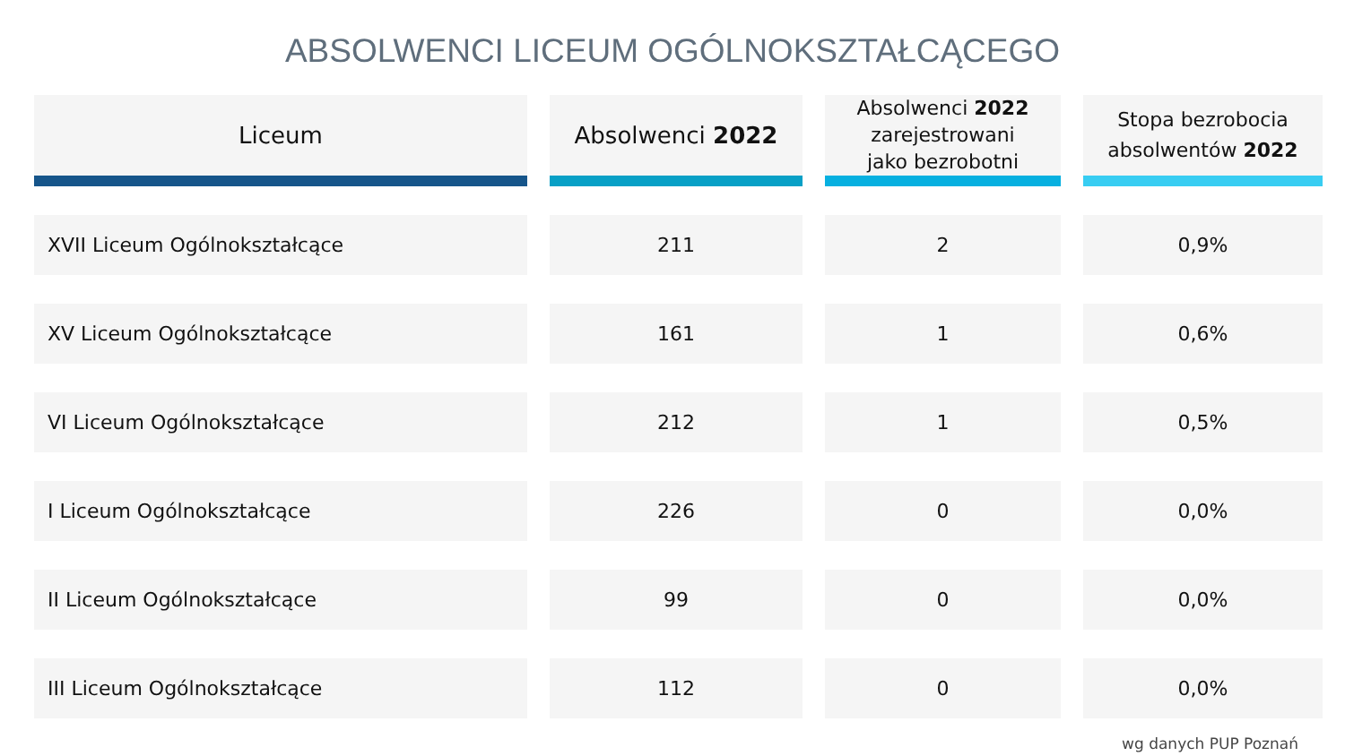ABSOLWENCI LICEUM OGÓLNOKSZTAŁCĄCEGO
| Liceum | Absolwenci 2022 | Absolwenci 2022 zarejestrowani jako bezrobotni | Stopa bezrobocia absolwentów 2022 |
| --- | --- | --- | --- |
| XVII Liceum Ogólnokształcące | 211 | 2 | 0,9% |
| XV Liceum Ogólnokształcące | 161 | 1 | 0,6% |
| VI Liceum Ogólnokształcące | 212 | 1 | 0,5% |
| I Liceum Ogólnokształcące | 226 | 0 | 0,0% |
| II Liceum Ogólnokształcące | 99 | 0 | 0,0% |
| III Liceum Ogólnokształcące | 112 | 0 | 0,0% |
wg danych PUP Poznań